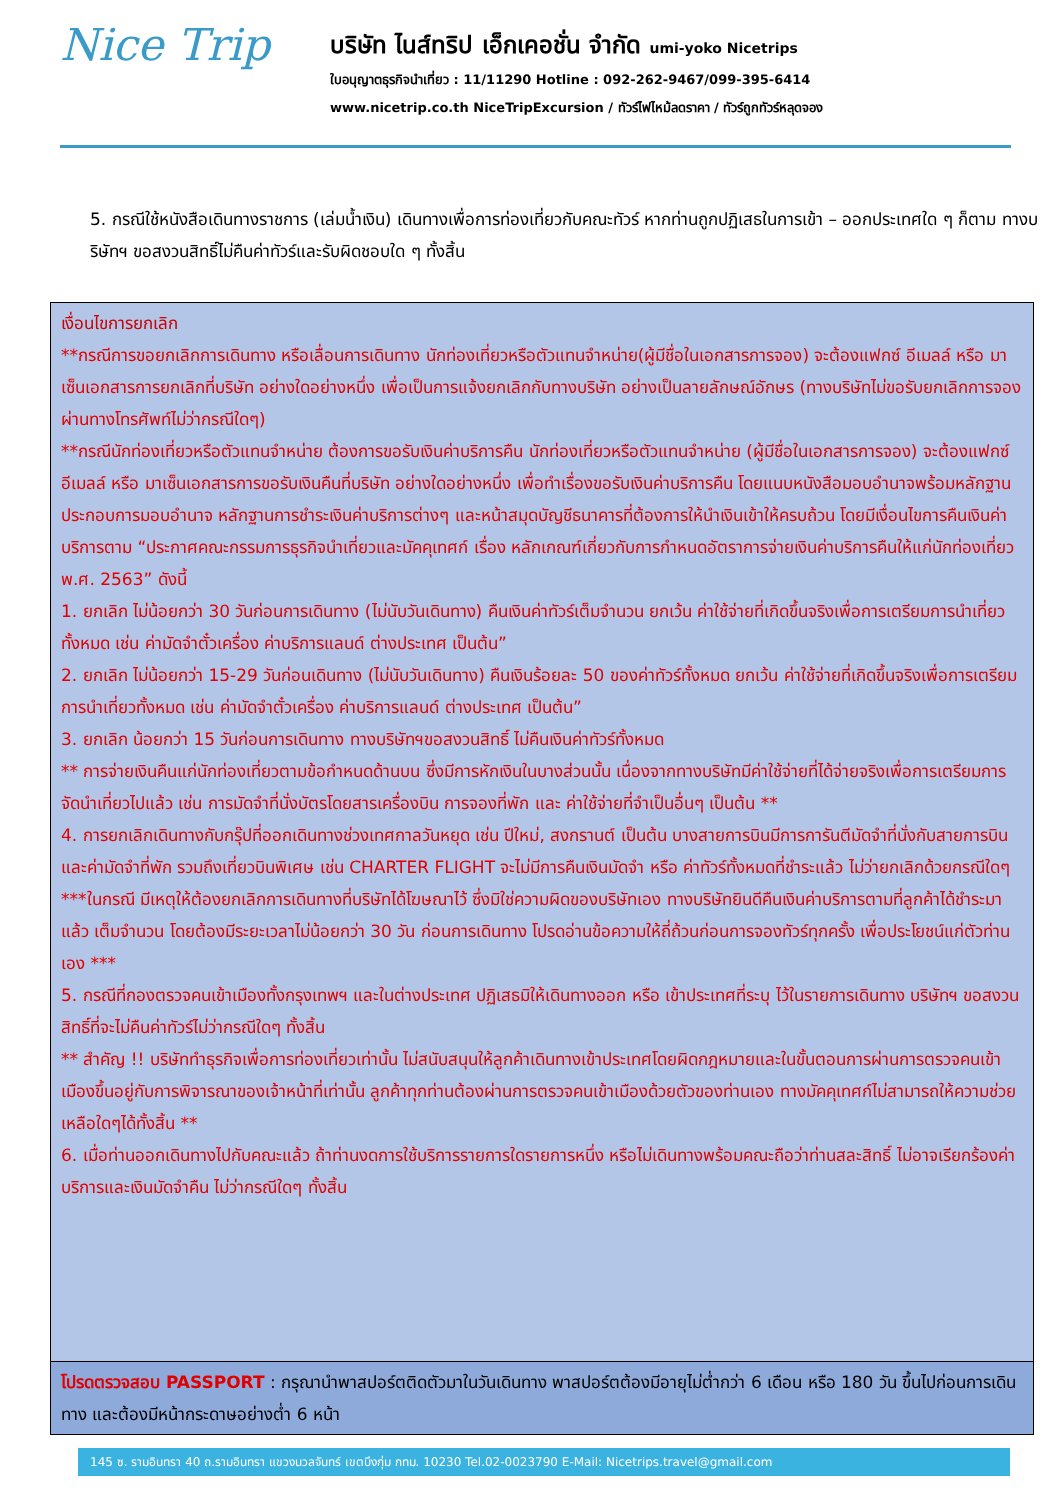Nice Trip
บริษัท ไนส์ทริป เอ็กเคอชั่น จำกัด umi-yoko Nicetrips
ใบอนุญาตธุรกิจนำเที่ยว : 11/11290 Hotline : 092-262-9467/099-395-6414
www.nicetrip.co.th NiceTripExcursion / ทัวร์ไฟไหม้ลดราคา / ทัวร์ถูกทัวร์หลุดจอง
5. กรณีใช้หนังสือเดินทางราชการ (เล่มน้ำเงิน) เดินทางเพื่อการท่องเที่ยวกับคณะทัวร์ หากท่านถูกปฏิเสธในการเข้า – ออกประเทศใด ๆ ก็ตาม ทางบริษัทฯ ขอสงวนสิทธิ์ไม่คืนค่าทัวร์และรับผิดชอบใด ๆ ทั้งสิ้น
| เงื่อนไขการยกเลิก **กรณีการขอยกเลิกการเดินทาง หรือเลื่อนการเดินทาง นักท่องเที่ยวหรือตัวแทนจำหน่าย(ผู้มีชื่อในเอกสารการจอง) จะต้องแฟกซ์ อีเมลล์ หรือ มาเซ็นเอกสารการยกเลิกที่บริษัท อย่างใดอย่างหนึ่ง เพื่อเป็นการแจ้งยกเลิกกับทางบริษัท อย่างเป็นลายลักษณ์อักษร (ทางบริษัทไม่ขอรับยกเลิกการจอง ผ่านทางโทรศัพท์ไม่ว่ากรณีใดๆ) **กรณีนักท่องเที่ยวหรือตัวแทนจำหน่าย ต้องการขอรับเงินค่าบริการคืน นักท่องเที่ยวหรือตัวแทนจำหน่าย (ผู้มีชื่อในเอกสารการจอง) จะต้องแฟกซ์ อีเมลล์ หรือ มาเซ็นเอกสารการขอรับเงินคืนที่บริษัท อย่างใดอย่างหนึ่ง เพื่อทำเรื่องขอรับเงินค่าบริการคืน โดยแนบหนังสือมอบอำนาจพร้อมหลักฐานประกอบการมอบอำนาจ หลักฐานการชำระเงินค่าบริการต่างๆ และหน้าสมุดบัญชีธนาคารที่ต้องการให้นำเงินเข้าให้ครบถ้วน โดยมีเงื่อนไขการคืนเงินค่าบริการตาม “ประกาศคณะกรรมการธุรกิจนำเที่ยวและมัคคุเทศก์ เรื่อง หลักเกณฑ์เกี่ยวกับการกำหนดอัตราการจ่ายเงินค่าบริการคืนให้แก่นักท่องเที่ยว พ.ศ. 2563” ดังนี้ 1. ยกเลิก ไม่น้อยกว่า 30 วันก่อนการเดินทาง (ไม่นับวันเดินทาง) คืนเงินค่าทัวร์เต็มจำนวน ยกเว้น ค่าใช้จ่ายที่เกิดขึ้นจริงเพื่อการเตรียมการนำเที่ยว ทั้งหมด เช่น ค่ามัดจำตั๋วเครื่อง ค่าบริการแลนด์ ต่างประเทศ เป็นต้น” 2. ยกเลิก ไม่น้อยกว่า 15-29 วันก่อนเดินทาง (ไม่นับวันเดินทาง) คืนเงินร้อยละ 50 ของค่าทัวร์ทั้งหมด ยกเว้น ค่าใช้จ่ายที่เกิดขึ้นจริงเพื่อการเตรียมการนำเที่ยวทั้งหมด เช่น ค่ามัดจำตั๋วเครื่อง ค่าบริการแลนด์ ต่างประเทศ เป็นต้น” 3. ยกเลิก น้อยกว่า 15 วันก่อนการเดินทาง ทางบริษัทฯขอสงวนสิทธิ์ ไม่คืนเงินค่าทัวร์ทั้งหมด ** การจ่ายเงินคืนแก่นักท่องเที่ยวตามข้อกำหนดด้านบน ซึ่งมีการหักเงินในบางส่วนนั้น เนื่องจากทางบริษัทมีค่าใช้จ่ายที่ได้จ่ายจริงเพื่อการเตรียมการจัดนำเที่ยวไปแล้ว เช่น การมัดจำที่นั่งบัตรโดยสารเครื่องบิน การจองที่พัก และ ค่าใช้จ่ายที่จำเป็นอื่นๆ เป็นต้น ** 4. การยกเลิกเดินทางกับกรุ๊ปที่ออกเดินทางช่วงเทศกาลวันหยุด เช่น ปีใหม่, สงกรานต์ เป็นต้น บางสายการบินมีการการันตีมัดจำที่นั่งกับสายการบินและค่ามัดจำที่พัก รวมถึงเที่ยวบินพิเศษ เช่น CHARTER FLIGHT จะไม่มีการคืนเงินมัดจำ หรือ ค่าทัวร์ทั้งหมดที่ชำระแล้ว ไม่ว่ายกเลิกด้วยกรณีใดๆ ***ในกรณี มีเหตุให้ต้องยกเลิกการเดินทางที่บริษัทได้โฆษณาไว้ ซึ่งมิใช่ความผิดของบริษัทเอง ทางบริษัทยินดีคืนเงินค่าบริการตามที่ลูกค้าได้ชำระมาแล้ว เต็มจำนวน โดยต้องมีระยะเวลาไม่น้อยกว่า 30 วัน ก่อนการเดินทาง โปรดอ่านข้อความให้ถี่ถ้วนก่อนการจองทัวร์ทุกครั้ง เพื่อประโยชน์แก่ตัวท่านเอง *** 5. กรณีที่กองตรวจคนเข้าเมืองทั้งกรุงเทพฯ และในต่างประเทศ ปฏิเสธมิให้เดินทางออก หรือ เข้าประเทศที่ระบุ ไว้ในรายการเดินทาง บริษัทฯ ขอสงวนสิทธิ์ที่จะไม่คืนค่าทัวร์ไม่ว่ากรณีใดๆ ทั้งสิ้น ** สำคัญ !! บริษัททำธุรกิจเพื่อการท่องเที่ยวเท่านั้น ไม่สนับสนุนให้ลูกค้าเดินทางเข้าประเทศโดยผิดกฎหมายและในขั้นตอนการผ่านการตรวจคนเข้าเมืองขึ้นอยู่กับการพิจารณาของเจ้าหน้าที่เท่านั้น ลูกค้าทุกท่านต้องผ่านการตรวจคนเข้าเมืองด้วยตัวของท่านเอง ทางมัคคุเทศก์ไม่สามารถให้ความช่วยเหลือใดๆได้ทั้งสิ้น ** 6. เมื่อท่านออกเดินทางไปกับคณะแล้ว ถ้าท่านงดการใช้บริการรายการใดรายการหนึ่ง หรือไม่เดินทางพร้อมคณะถือว่าท่านสละสิทธิ์ ไม่อาจเรียกร้องค่าบริการและเงินมัดจำคืน ไม่ว่ากรณีใดๆ ทั้งสิ้น |
| โปรดตรวจสอบ PASSPORT : กรุณานำพาสปอร์ตติดตัวมาในวันเดินทาง พาสปอร์ตต้องมีอายุไม่ต่ำกว่า 6 เดือน หรือ 180 วัน ขึ้นไปก่อนการเดินทาง และต้องมีหน้ากระดาษอย่างต่ำ 6 หน้า |
145 ซ. รามอินทรา 40 ถ.รามอินทรา แขวงนวลจันทร์ เขตบึงกุ่ม กทม. 10230 Tel.02-0023790 E-Mail: Nicetrips.travel@gmail.com